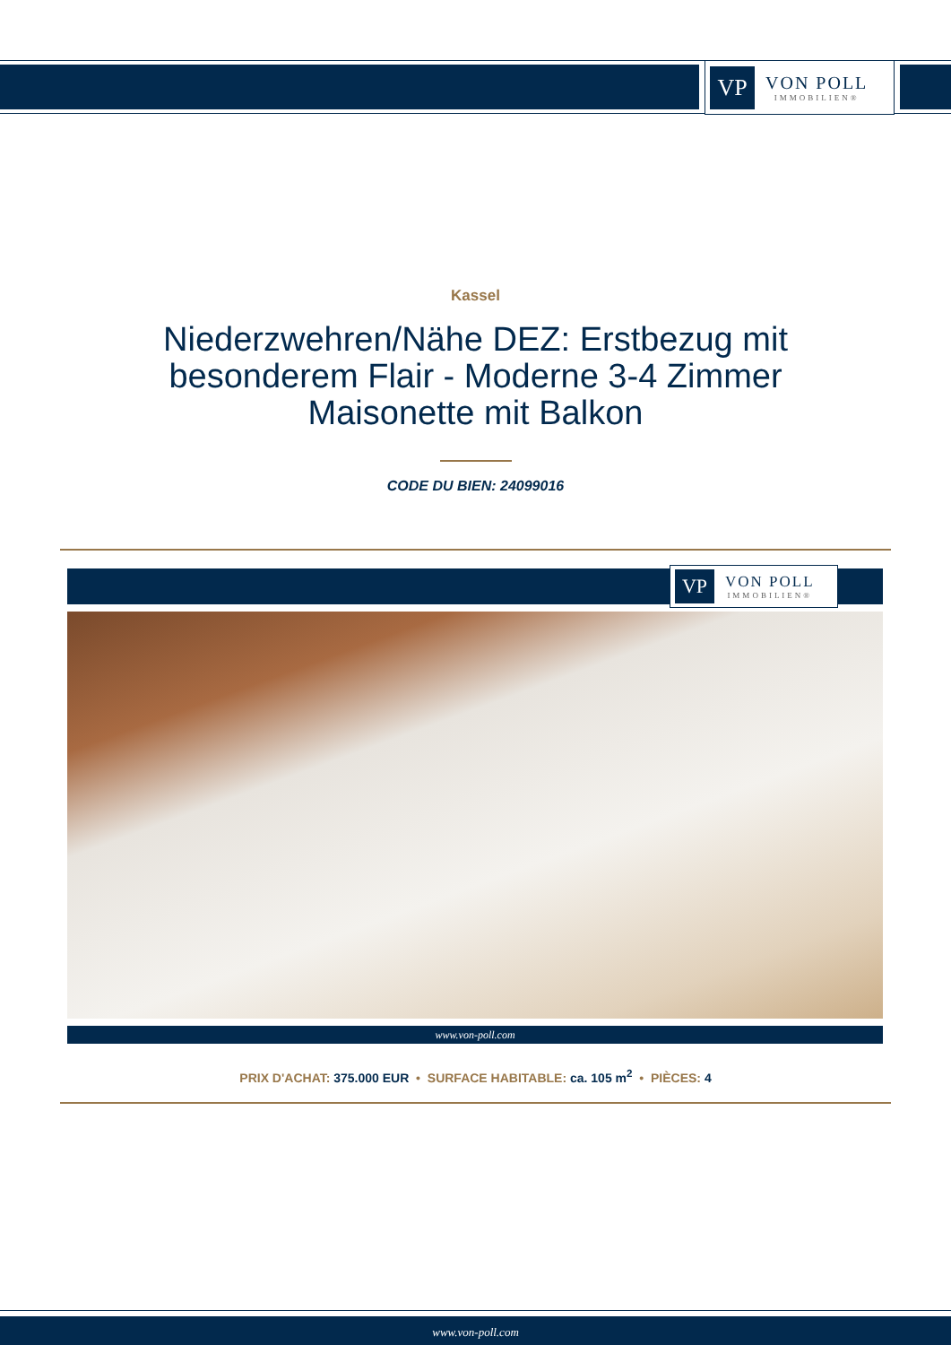VP
VON POLL
IMMOBILIEN®
Kassel
Niederzwehren/Nähe DEZ: Erstbezug mit besonderem Flair - Moderne 3-4 Zimmer Maisonette mit Balkon
CODE DU BIEN: 24099016
VP
VON POLL
IMMOBILIEN®
www.von-poll.com
PRIX D'ACHAT: 375.000 EUR • SURFACE HABITABLE: ca. 105 m<sup>2</sup> • PIÈCES: 4
www.von-poll.com